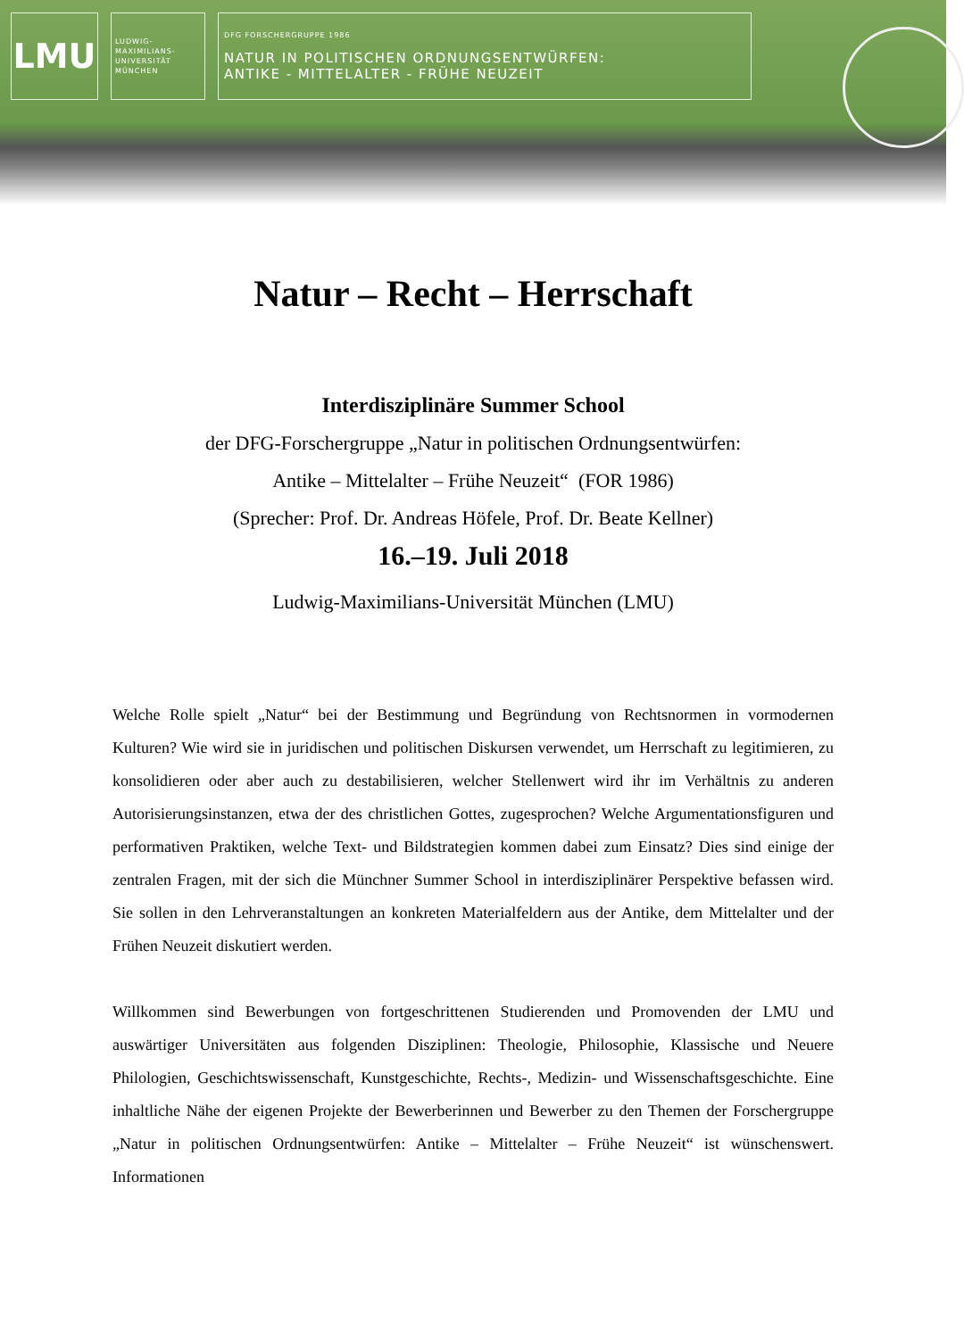LMU
LUDWIG-
MAXIMILIANS-
UNIVERSITÄT
MÜNCHEN
DFG FORSCHERGRUPPE 1986
NATUR IN POLITISCHEN ORDNUNGSENTWÜRFEN:
ANTIKE - MITTELALTER - FRÜHE NEUZEIT
Natur – Recht – Herrschaft
Interdisziplinäre Summer School
der DFG-Forschergruppe „Natur in politischen Ordnungsentwürfen:
Antike – Mittelalter – Frühe Neuzeit“ (FOR 1986)
(Sprecher: Prof. Dr. Andreas Höfele, Prof. Dr. Beate Kellner)
16.–19. Juli 2018
Ludwig-Maximilians-Universität München (LMU)
Welche Rolle spielt „Natur“ bei der Bestimmung und Begründung von Rechtsnormen in vormodernen Kulturen? Wie wird sie in juridischen und politischen Diskursen verwendet, um Herrschaft zu legitimieren, zu konsolidieren oder aber auch zu destabilisieren, welcher Stellenwert wird ihr im Verhältnis zu anderen Autorisierungsinstanzen, etwa der des christlichen Gottes, zugesprochen? Welche Argumentationsfiguren und performativen Praktiken, welche Text- und Bildstrategien kommen dabei zum Einsatz? Dies sind einige der zentralen Fragen, mit der sich die Münchner Summer School in interdisziplinärer Perspektive befassen wird. Sie sollen in den Lehrveranstaltungen an konkreten Materialfeldern aus der Antike, dem Mittelalter und der Frühen Neuzeit diskutiert werden.
Willkommen sind Bewerbungen von fortgeschrittenen Studierenden und Promovenden der LMU und auswärtiger Universitäten aus folgenden Disziplinen: Theologie, Philosophie, Klassische und Neuere Philologien, Geschichtswissenschaft, Kunstgeschichte, Rechts-, Medizin- und Wissenschaftsgeschichte. Eine inhaltliche Nähe der eigenen Projekte der Bewerberinnen und Bewerber zu den Themen der Forschergruppe „Natur in politischen Ordnungsentwürfen: Antike – Mittelalter – Frühe Neuzeit“ ist wünschenswert. Informationen